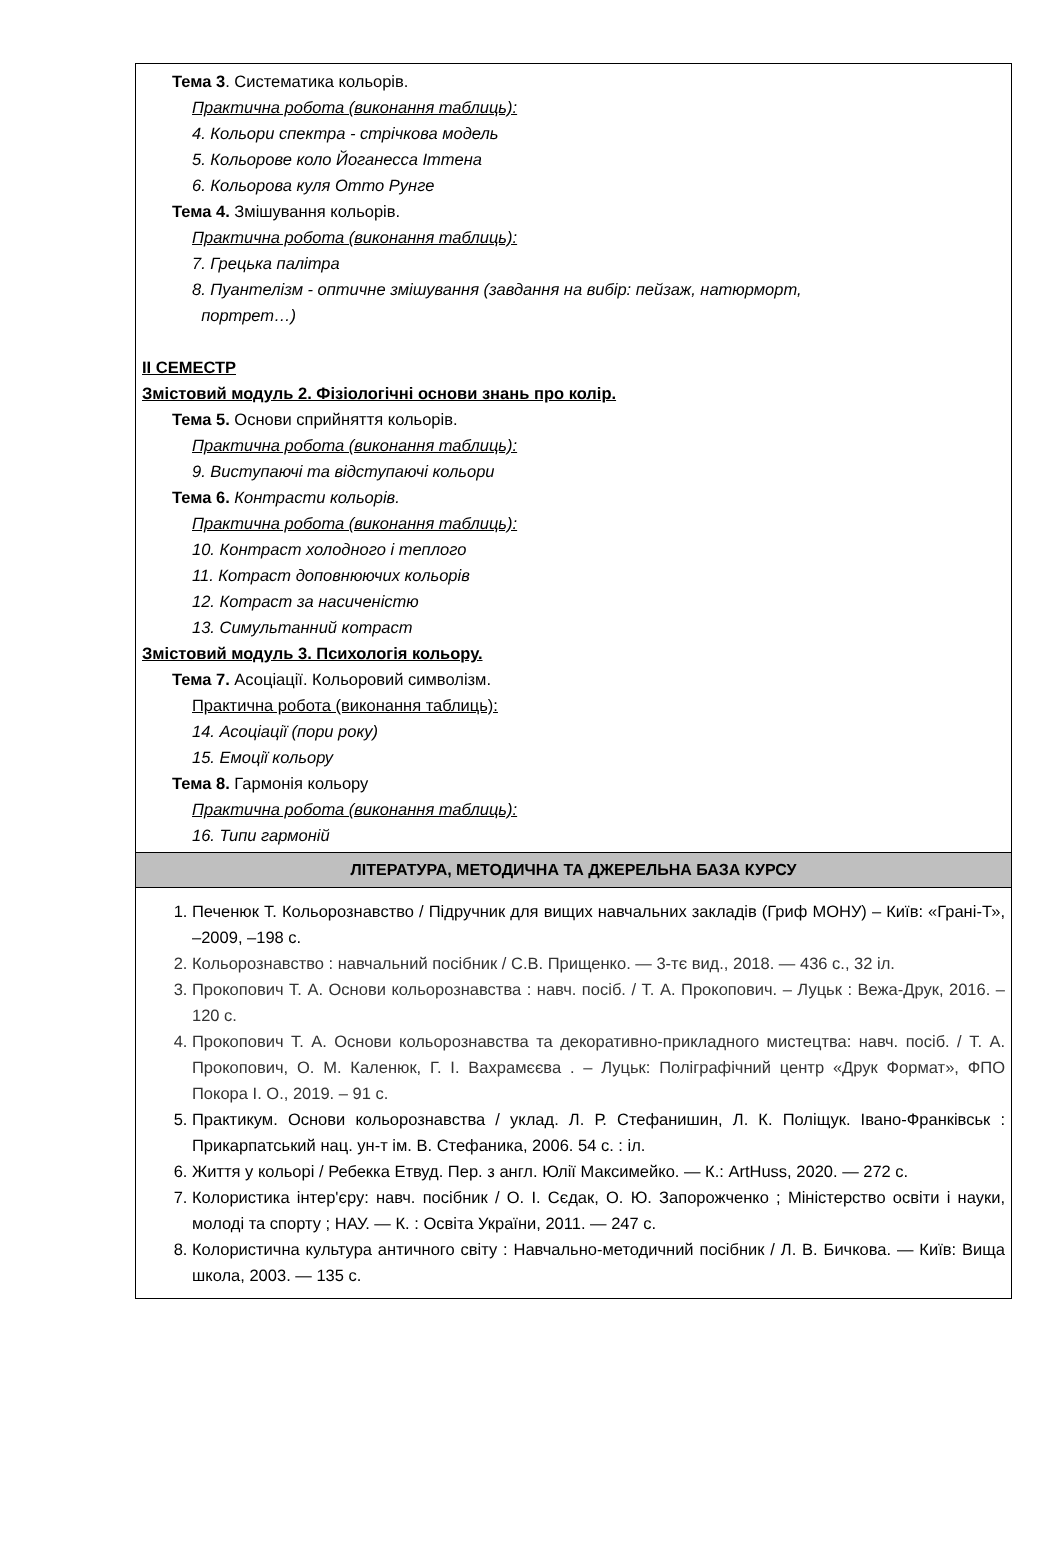| Тема 3 . Систематика кольорів. Практична робота (виконання таблиць): 4. Кольори спектра - стрічкова модель 5. Кольорове коло Йоганесса Іттена 6. Кольорова куля Отто Рунге Тема 4. Змішування кольорів. Практична робота (виконання таблиць): 7. Грецька палітра 8. Пуантелізм - оптичне змішування (завдання на вибір: пейзаж, натюрморт, портрет…) ІІ СЕМЕСТР Змістовий модуль 2. Фізіологічні основи знань про колір. Тема 5. Основи сприйняття кольорів. Практична робота (виконання таблиць): 9. Виступаючі та відступаючі кольори Тема 6. Контрасти кольорів. Практична робота (виконання таблиць): 10. Контраст холодного і теплого 11. Котраст доповнюючих кольорів 12. Котраст за насиченістю 13. Симультанний котраст Змістовий модуль 3. Психологія кольору. Тема 7. Асоціації. Кольоровий символізм. Практична робота (виконання таблиць): 14. Асоціації (пори року) 15. Емоції кольору Тема 8. Гармонія кольору Практична робота (виконання таблиць): 16. Типи гармоній |
| ЛІТЕРАТУРА, МЕТОДИЧНА ТА ДЖЕРЕЛЬНА БАЗА КУРСУ |
| 1. Печенюк Т. Кольорознавство / Підручник для вищих навчальних закладів (Гриф МОНУ) – Київ: «Грані-Т», –2009, –198 с. 2. Кольорознавство : навчальний посібник / С.В. Прищенко. — 3-тє вид., 2018. — 436 с., 32 іл. 3. Прокопович Т. А. Основи кольорознавства : навч. посіб. / Т. А. Прокопович. – Луцьк : Вежа-Друк, 2016. – 120 с. 4. Прокопович Т. А. Основи кольорознавства та декоративно-прикладного мистецтва: навч. посіб. / Т. А. Прокопович, О. М. Каленюк, Г. І. Вахрамєєва . – Луцьк: Поліграфічний центр «Друк Формат», ФПО Покора І. О., 2019. – 91 с. 5. Практикум. Основи кольорознавства / уклад. Л. Р. Стефанишин, Л. К. Поліщук. Івано-Франківськ : Прикарпатський нац. ун-т ім. В. Стефаника, 2006. 54 с. : іл. 6. Життя у кольорі / Ребекка Етвуд. Пер. з англ. Юлії Максимейко. — К.: ArtHuss, 2020. — 272 с. 7. Колористика інтер'єру: навч. посібник / О. І. Сєдак, О. Ю. Запорожченко ; Міністерство освіти і науки, молоді та спорту ; НАУ. — К. : Освіта України, 2011. — 247 с. 8. Колористична культура античного світу : Навчально-методичний посібник / Л. В. Бичкова. — Київ: Вища школа, 2003. — 135 с. |